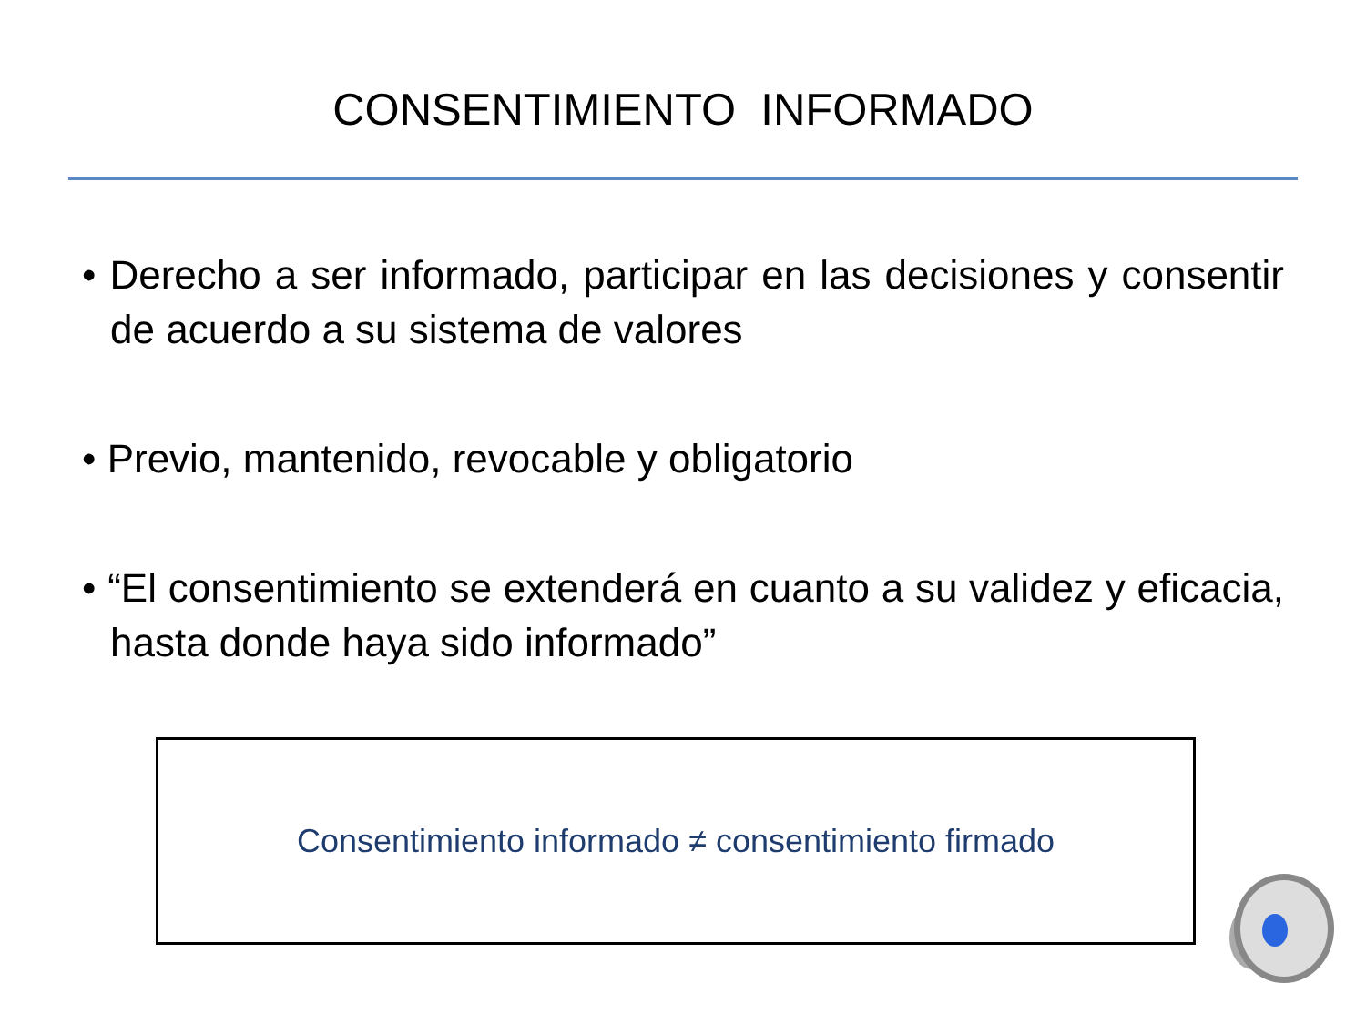CONSENTIMIENTO INFORMADO
• Derecho a ser informado, participar en las decisiones y consentir de acuerdo a su sistema de valores
• Previo, mantenido, revocable y obligatorio
• “El consentimiento se extenderá en cuanto a su validez y eficacia, hasta donde haya sido informado”
Consentimiento informado ≠ consentimiento firmado